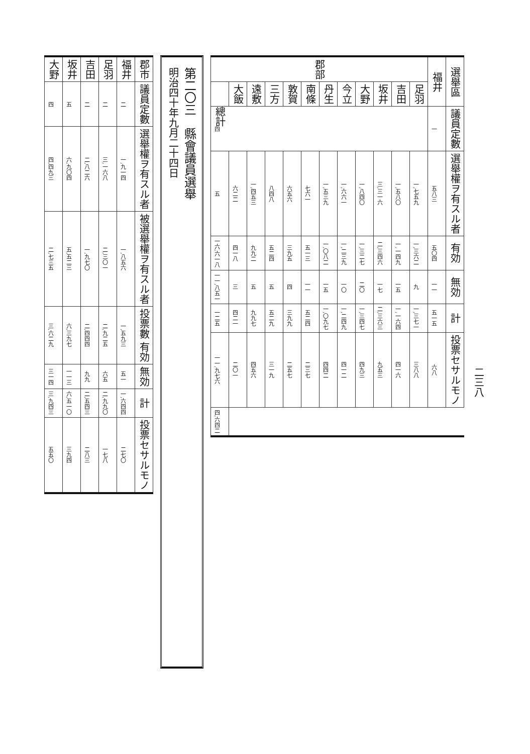二三八
| 選舉區 | | 議員定數 | 選舉權ヲ有スル者 | 有効 | 無効 | 計 | 投票セサルモノ | |
| --- | --- | --- | --- | --- | --- | --- | --- | --- |
| 福井 | | 一 | 五八三 | 五〇四 | 一一 | 五一五 | 六八 | |
| 郡部 | 足羽 | 四 | 一,七五九 | 一,三六二 | 九 | 一,三七一 | 三八八 | |
| | 吉田 | | 一,五八〇 | 一,一四九 | 一五 | 一,一六四 | 四一六 | |
| | 坂井 | | 三,三一六 | 二,三四六 | 一七 | 二,三六三 | 九五三 | |
| | 大野 | | 一,八四〇 | 一,三二七 | 二〇 | 一,三四七 | 四九三 | |
| | 今立 | | 一,六六一 | 一,二三九 | 一〇 | 一,二四九 | 四一二 | |
| | 丹生 | | 一,五三九 | 一,〇八二 | 一五 | 一,〇九七 | 四四二 | |
| | 南條 | | 七六一 | 五一三 | 一一 | 五二四 | 二三七 | |
| | 敦賀 | | 六五六 | 三九五 | 四 | 三九九 | 二五七 | |
| | 三方 | | 八四八 | 五二四 | 五 | 五二九 | 三一九 | |
| | 遠敷 | | 一,四五三 | 九九二 | 五 | 九九七 | 四五六 | |
| | 大飯 | | 六二二 | 四一八 | 三 | 四二一 | 二〇一 | |
| | 總計 | | 五 | 一六,六一八 | 一一,八五一 | 一二五 | 一一,九七六 | 四,六四二 |
第二〇三　縣會議員選舉
明治四十年九月二十四日
| 郡市 | 議員定數 | 選舉權ヲ有スル者 | 被選舉權ヲ有スル者 | 投票數 有効 | 無効 | 計 | 投票セサルモノ |
| --- | --- | --- | --- | --- | --- | --- | --- |
| 福井 | 二 | 一,九一四 | 一,八五六 | 一,五九三 | 五一 | 一,六四四 | 二七〇 |
| 足羽 | 二 | 三,一六八 | 二,三〇一 | 二,九二五 | 六五 | 二,九九〇 | 一七八 |
| 吉田 | 二 | 二,八二六 | 一,九七〇 | 二,四四四 | 九九 | 二,五四三 | 二八三 |
| 坂井 | 五 | 六,九〇四 | 五,五二三 | 六,三九七 | 一一三 | 六,五一〇 | 三九四 |
| 大野 | 四 | 四,四九三 | 二,七三五 | 三,六二九 | 三一四 | 三,九四三 | 五五〇 |